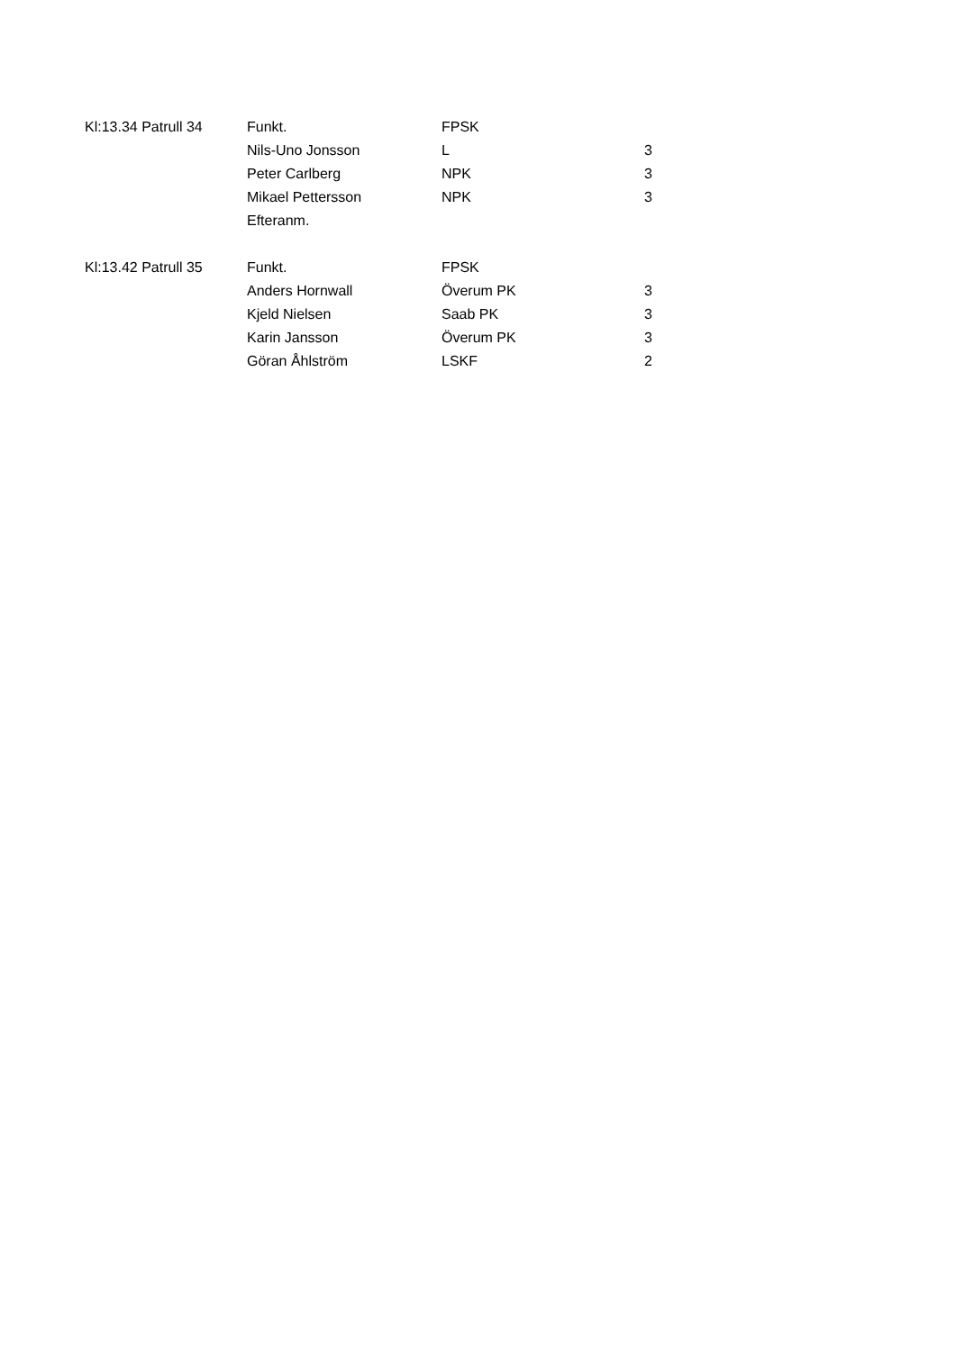| Kl:13.34 Patrull 34 | Funkt. | FPSK | |
| | Nils-Uno Jonsson | L | 3 |
| | Peter Carlberg | NPK | 3 |
| | Mikael Pettersson | NPK | 3 |
| | Efteranm. | | |
| Kl:13.42 Patrull 35 | Funkt. | FPSK | |
| | Anders Hornwall | Överum PK | 3 |
| | Kjeld Nielsen | Saab PK | 3 |
| | Karin Jansson | Överum PK | 3 |
| | Göran Åhlström | LSKF | 2 |